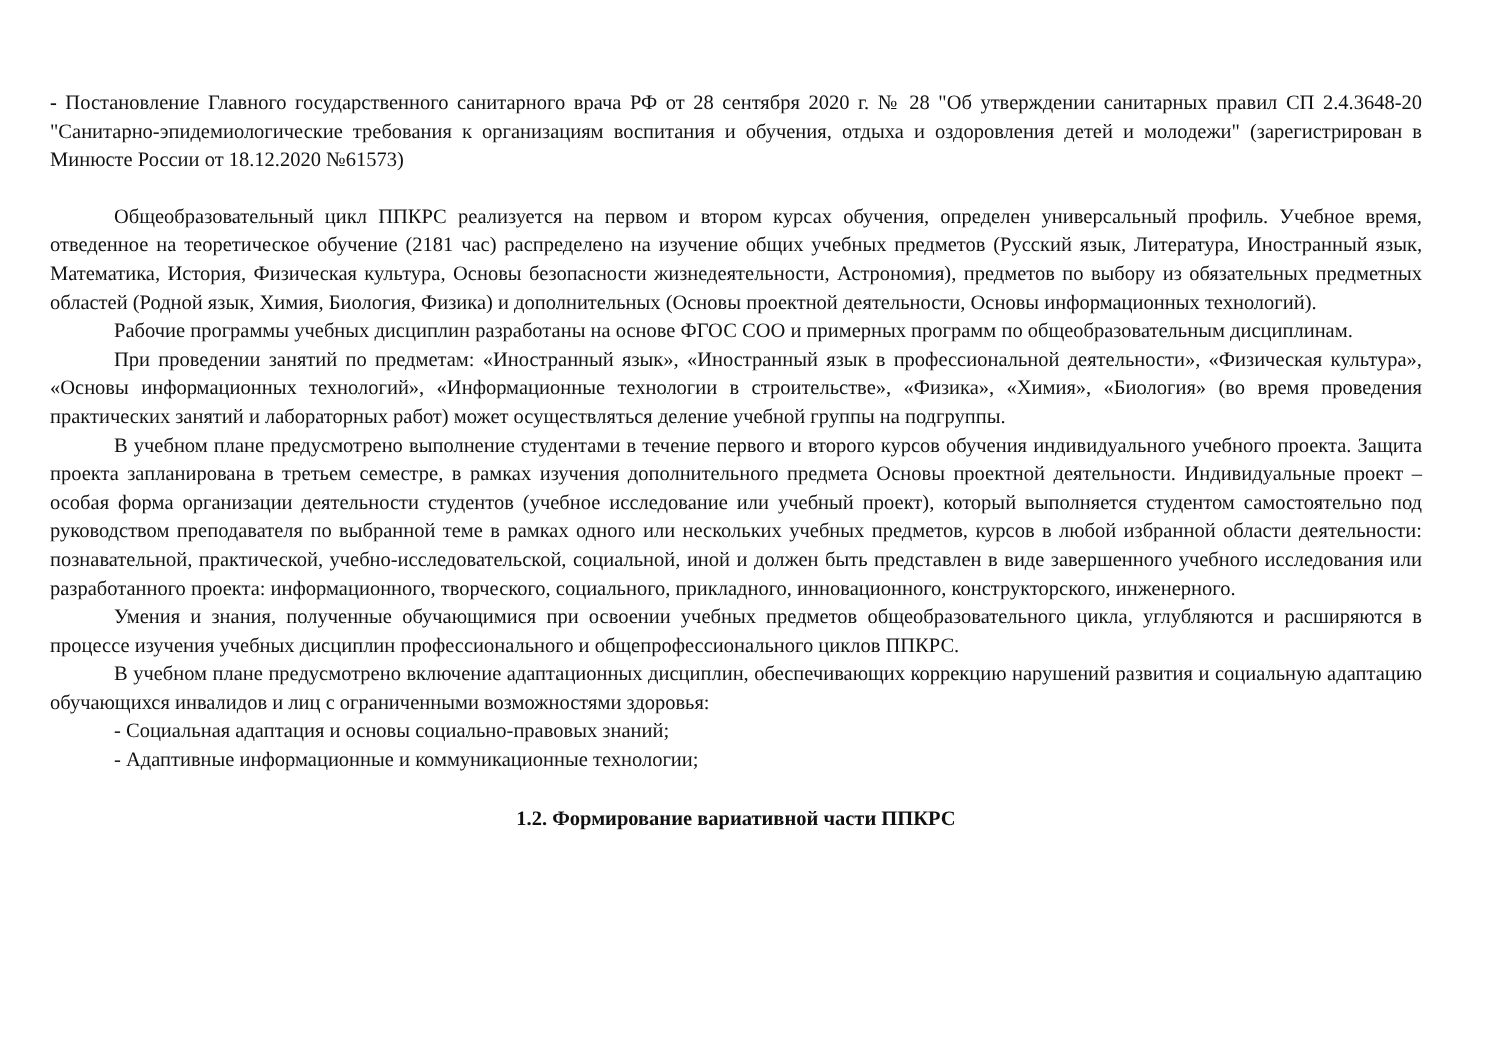- Постановление Главного государственного санитарного врача РФ от 28 сентября 2020 г. № 28 "Об утверждении санитарных правил СП 2.4.3648-20 "Санитарно-эпидемиологические требования к организациям воспитания и обучения, отдыха и оздоровления детей и молодежи" (зарегистрирован в Минюсте России от 18.12.2020 №61573)
Общеобразовательный цикл ППКРС реализуется на первом и втором курсах обучения, определен универсальный профиль. Учебное время, отведенное на теоретическое обучение (2181 час) распределено на изучение общих учебных предметов (Русский язык, Литература, Иностранный язык, Математика, История, Физическая культура, Основы безопасности жизнедеятельности, Астрономия), предметов по выбору из обязательных предметных областей (Родной язык, Химия, Биология, Физика) и дополнительных (Основы проектной деятельности, Основы информационных технологий).
Рабочие программы учебных дисциплин разработаны на основе ФГОС СОО и примерных программ по общеобразовательным дисциплинам.
При проведении занятий по предметам: «Иностранный язык», «Иностранный язык в профессиональной деятельности», «Физическая культура», «Основы информационных технологий», «Информационные технологии в строительстве», «Физика», «Химия», «Биология» (во время проведения практических занятий и лабораторных работ) может осуществляться деление учебной группы на подгруппы.
В учебном плане предусмотрено выполнение студентами в течение первого и второго курсов обучения индивидуального учебного проекта. Защита проекта запланирована в третьем семестре, в рамках изучения дополнительного предмета Основы проектной деятельности. Индивидуальные проект – особая форма организации деятельности студентов (учебное исследование или учебный проект), который выполняется студентом самостоятельно под руководством преподавателя по выбранной теме в рамках одного или нескольких учебных предметов, курсов в любой избранной области деятельности: познавательной, практической, учебно-исследовательской, социальной, иной и должен быть представлен в виде завершенного учебного исследования или разработанного проекта: информационного, творческого, социального, прикладного, инновационного, конструкторского, инженерного.
Умения и знания, полученные обучающимися при освоении учебных предметов общеобразовательного цикла, углубляются и расширяются в процессе изучения учебных дисциплин профессионального и общепрофессионального циклов ППКРС.
В учебном плане предусмотрено включение адаптационных дисциплин, обеспечивающих коррекцию нарушений развития и социальную адаптацию обучающихся инвалидов и лиц с ограниченными возможностями здоровья:
- Социальная адаптация и основы социально-правовых знаний;
- Адаптивные информационные и коммуникационные технологии;
1.2. Формирование вариативной части ППКРС